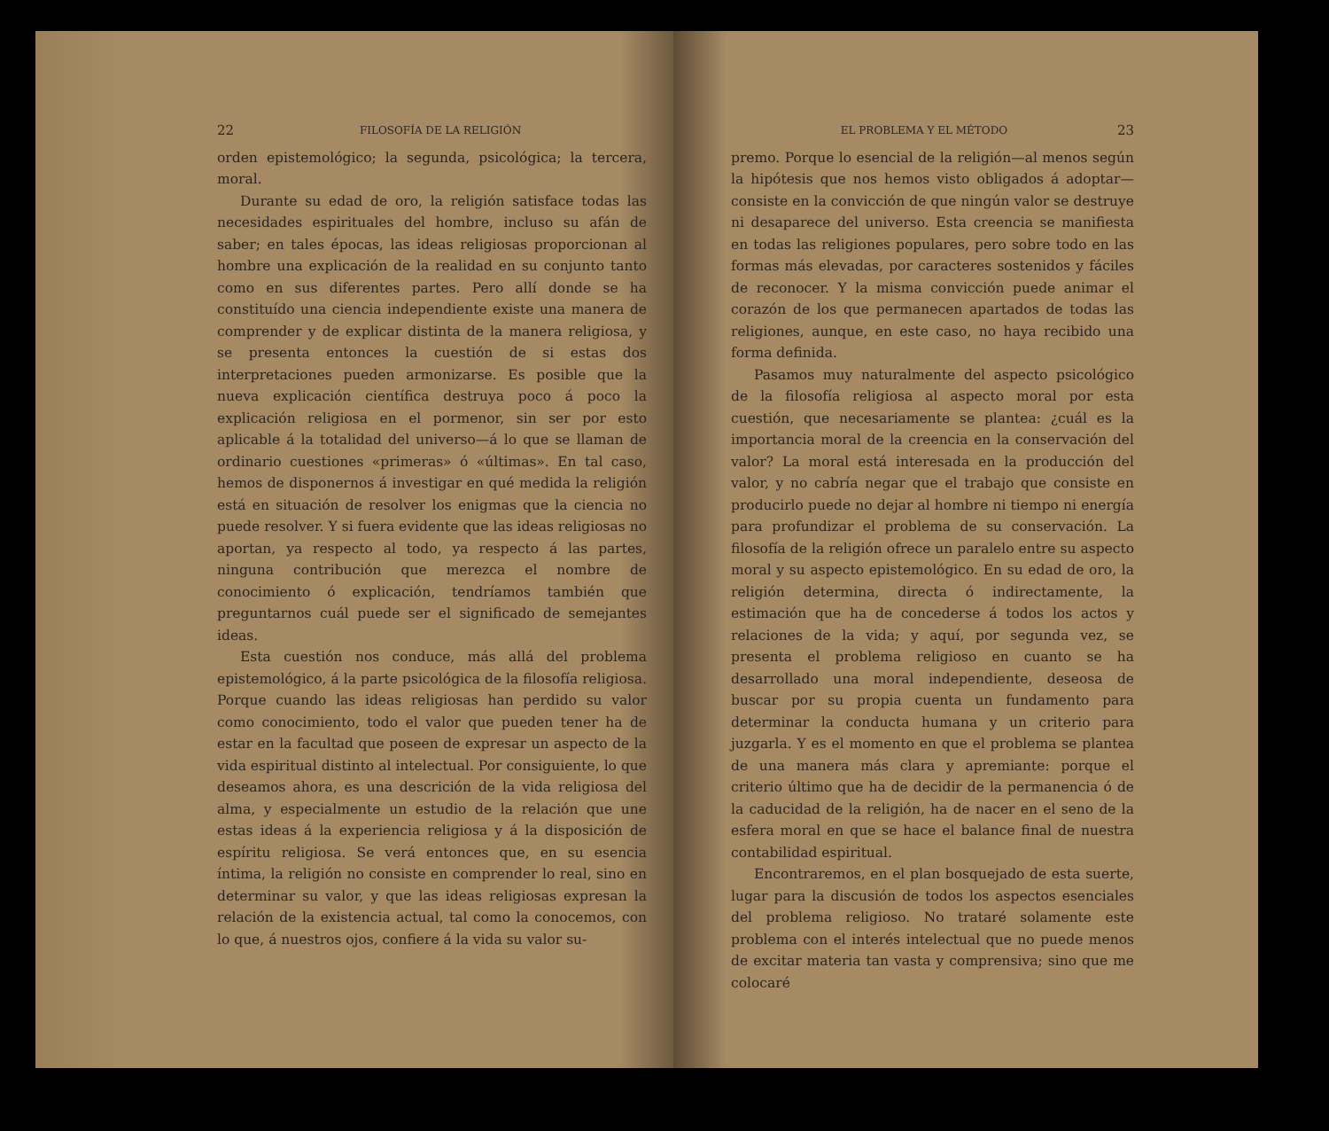22 FILOSOFÍA DE LA RELIGIÓN
orden epistemológico; la segunda, psicológica; la tercera, moral.
Durante su edad de oro, la religión satisface todas las necesidades espirituales del hombre, incluso su afán de saber; en tales épocas, las ideas religiosas proporcionan al hombre una explicación de la realidad en su conjunto tanto como en sus diferentes partes. Pero allí donde se ha constituído una ciencia independiente existe una manera de comprender y de explicar distinta de la manera religiosa, y se presenta entonces la cuestión de si estas dos interpretaciones pueden armonizarse. Es posible que la nueva explicación científica destruya poco á poco la explicación religiosa en el pormenor, sin ser por esto aplicable á la totalidad del universo—á lo que se llaman de ordinario cuestiones «primeras» ó «últimas». En tal caso, hemos de disponernos á investigar en qué medida la religión está en situación de resolver los enigmas que la ciencia no puede resolver. Y si fuera evidente que las ideas religiosas no aportan, ya respecto al todo, ya respecto á las partes, ninguna contribución que merezca el nombre de conocimiento ó explicación, tendríamos también que preguntarnos cuál puede ser el significado de semejantes ideas.
Esta cuestión nos conduce, más allá del problema epistemológico, á la parte psicológica de la filosofía religiosa. Porque cuando las ideas religiosas han perdido su valor como conocimiento, todo el valor que pueden tener ha de estar en la facultad que poseen de expresar un aspecto de la vida espiritual distinto al intelectual. Por consiguiente, lo que deseamos ahora, es una descrición de la vida religiosa del alma, y especialmente un estudio de la relación que une estas ideas á la experiencia religiosa y á la disposición de espíritu religiosa. Se verá entonces que, en su esencia íntima, la religión no consiste en comprender lo real, sino en determinar su valor, y que las ideas religiosas expresan la relación de la existencia actual, tal como la conocemos, con lo que, á nuestros ojos, confiere á la vida su valor su-
EL PROBLEMA Y EL MÉTODO 23
premo. Porque lo esencial de la religión—al menos según la hipótesis que nos hemos visto obligados á adoptar—consiste en la convicción de que ningún valor se destruye ni desaparece del universo. Esta creencia se manifiesta en todas las religiones populares, pero sobre todo en las formas más elevadas, por caracteres sostenidos y fáciles de reconocer. Y la misma convicción puede animar el corazón de los que permanecen apartados de todas las religiones, aunque, en este caso, no haya recibido una forma definida.
Pasamos muy naturalmente del aspecto psicológico de la filosofía religiosa al aspecto moral por esta cuestión, que necesariamente se plantea: ¿cuál es la importancia moral de la creencia en la conservación del valor? La moral está interesada en la producción del valor, y no cabría negar que el trabajo que consiste en producirlo puede no dejar al hombre ni tiempo ni energía para profundizar el problema de su conservación. La filosofía de la religión ofrece un paralelo entre su aspecto moral y su aspecto epistemológico. En su edad de oro, la religión determina, directa ó indirectamente, la estimación que ha de concederse á todos los actos y relaciones de la vida; y aquí, por segunda vez, se presenta el problema religioso en cuanto se ha desarrollado una moral independiente, deseosa de buscar por su propia cuenta un fundamento para determinar la conducta humana y un criterio para juzgarla. Y es el momento en que el problema se plantea de una manera más clara y apremiante: porque el criterio último que ha de decidir de la permanencia ó de la caducidad de la religión, ha de nacer en el seno de la esfera moral en que se hace el balance final de nuestra contabilidad espiritual.
Encontraremos, en el plan bosquejado de esta suerte, lugar para la discusión de todos los aspectos esenciales del problema religioso. No trataré solamente este problema con el interés intelectual que no puede menos de excitar materia tan vasta y comprensiva; sino que me colocaré